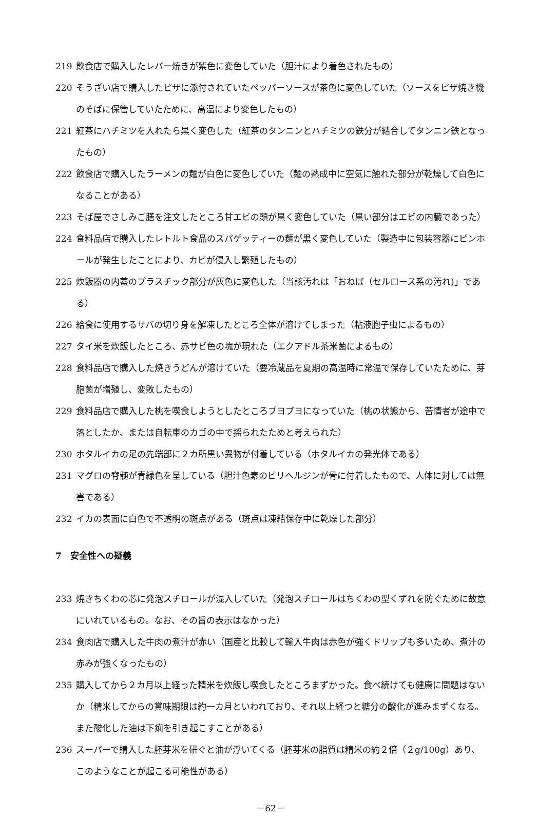219 飲食店で購入したレバー焼きが紫色に変色していた（胆汁により着色されたもの）
220 そうざい店で購入したピザに添付されていたペッパーソースが茶色に変色していた（ソースをピザ焼き機のそばに保管していたために、高温により変色したもの）
221 紅茶にハチミツを入れたら黒く変色した（紅茶のタンニンとハチミツの鉄分が結合してタンニン鉄となったもの）
222 飲食店で購入したラーメンの麺が白色に変色していた（麺の熟成中に空気に触れた部分が乾燥して白色になることがある）
223 そば屋でさしみご膳を注文したところ甘エビの頭が黒く変色していた（黒い部分はエビの内臓であった）
224 食料品店で購入したレトルト食品のスパゲッティーの麺が黒く変色していた（製造中に包装容器にピンホールが発生したことにより、カビが侵入し繁殖したもの）
225 炊飯器の内蓋のプラスチック部分が灰色に変色した（当該汚れは「おねば（セルロース系の汚れ)」である）
226 給食に使用するサバの切り身を解凍したところ全体が溶けてしまった（粘液胞子虫によるもの）
227 タイ米を炊飯したところ、赤サビ色の塊が現れた（エクアドル茶米菌によるもの）
228 食料品店で購入した焼きうどんが溶けていた（要冷蔵品を夏期の高温時に常温で保存していたために、芽胞菌が増殖し、変敗したもの）
229 食料品店で購入した桃を喫食しようとしたところブヨブヨになっていた（桃の状態から、苦情者が途中で落としたか、または自転車のカゴの中で揺られたためと考えられた）
230 ホタルイカの足の先端部に２カ所黒い異物が付着している（ホタルイカの発光体である）
231 マグロの脊髄が青緑色を呈している（胆汁色素のビリヘルジンが骨に付着したもので、人体に対しては無害である）
232 イカの表面に白色で不透明の斑点がある（斑点は凍結保存中に乾燥した部分）
7　安全性への疑義
233 焼きちくわの芯に発泡スチロールが混入していた（発泡スチロールはちくわの型くずれを防ぐために故意にいれているもの。なお、その旨の表示はなかった）
234 食肉店で購入した牛肉の煮汁が赤い（国産と比較して輸入牛肉は赤色が強くドリップも多いため、煮汁の赤みが強くなったもの）
235 購入してから２カ月以上経った精米を炊飯し喫食したところまずかった。食べ続けても健康に問題はないか（精米してからの賞味期限は約一カ月といわれており、それ以上経つと糖分の酸化が進みまずくなる。また酸化した油は下痢を引き起こすことがある）
236 スーパーで購入した胚芽米を研ぐと油が浮いてくる（胚芽米の脂質は精米の約２倍（２g/100g）あり、このようなことが起こる可能性がある）
－62－